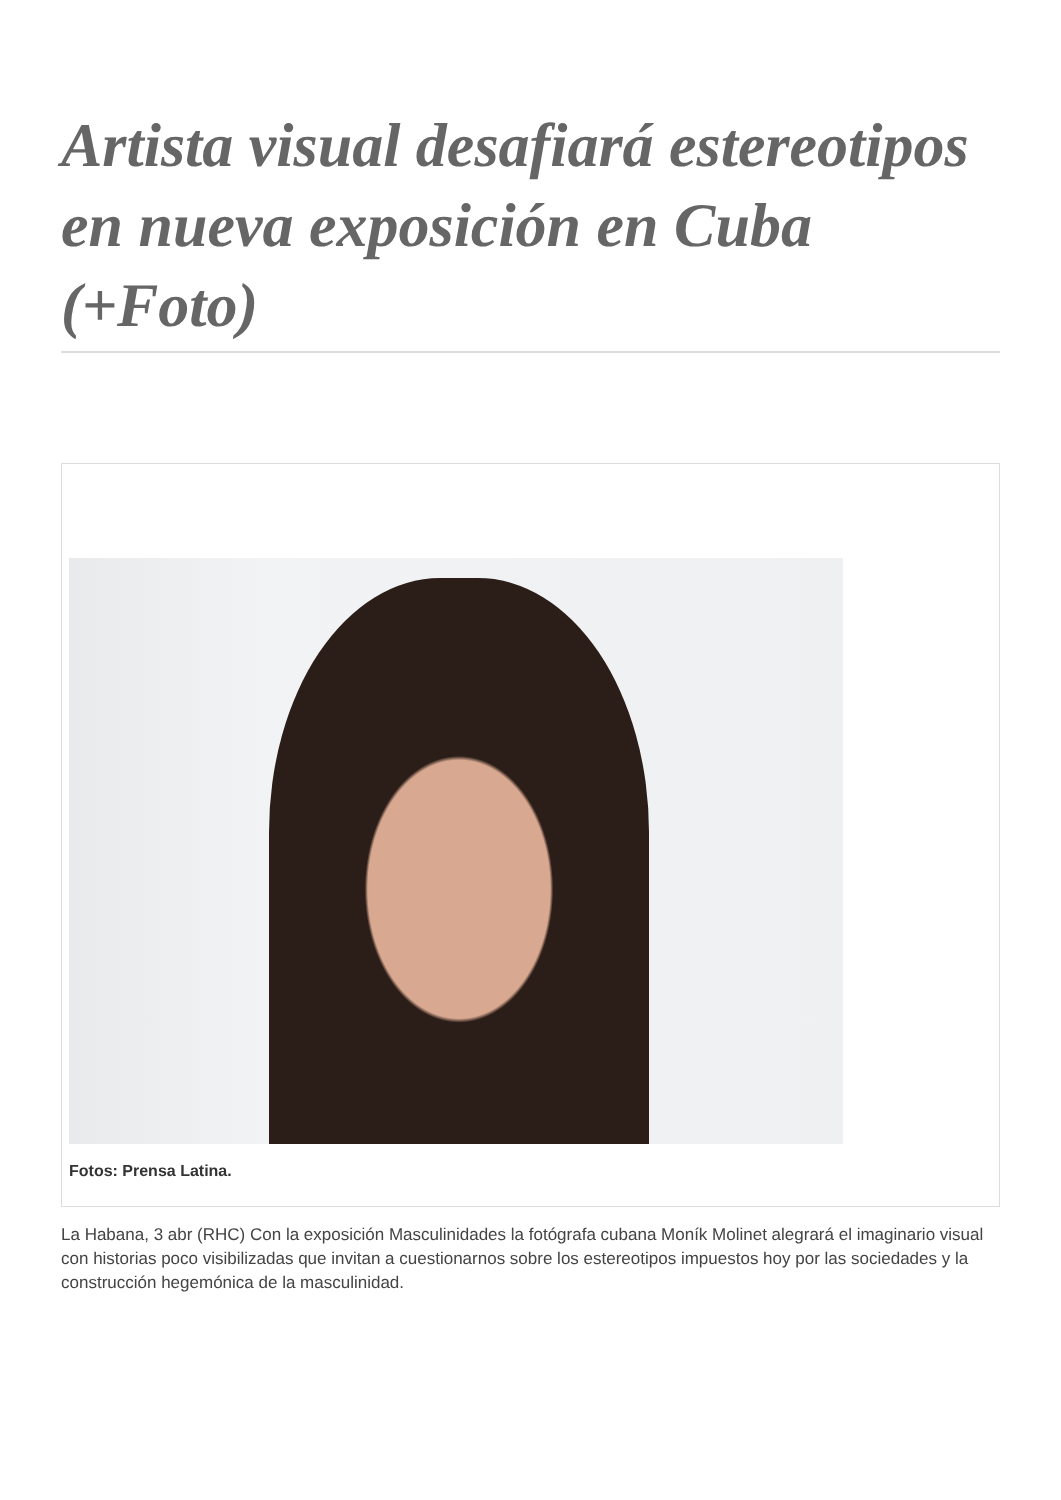Artista visual desafiará estereotipos en nueva exposición en Cuba (+Foto)
Fotos: Prensa Latina.
La Habana, 3 abr (RHC) Con la exposición Masculinidades la fotógrafa cubana Moník Molinet alegrará el imaginario visual con historias poco visibilizadas que invitan a cuestionarnos sobre los estereotipos impuestos hoy por las sociedades y la construcción hegemónica de la masculinidad.